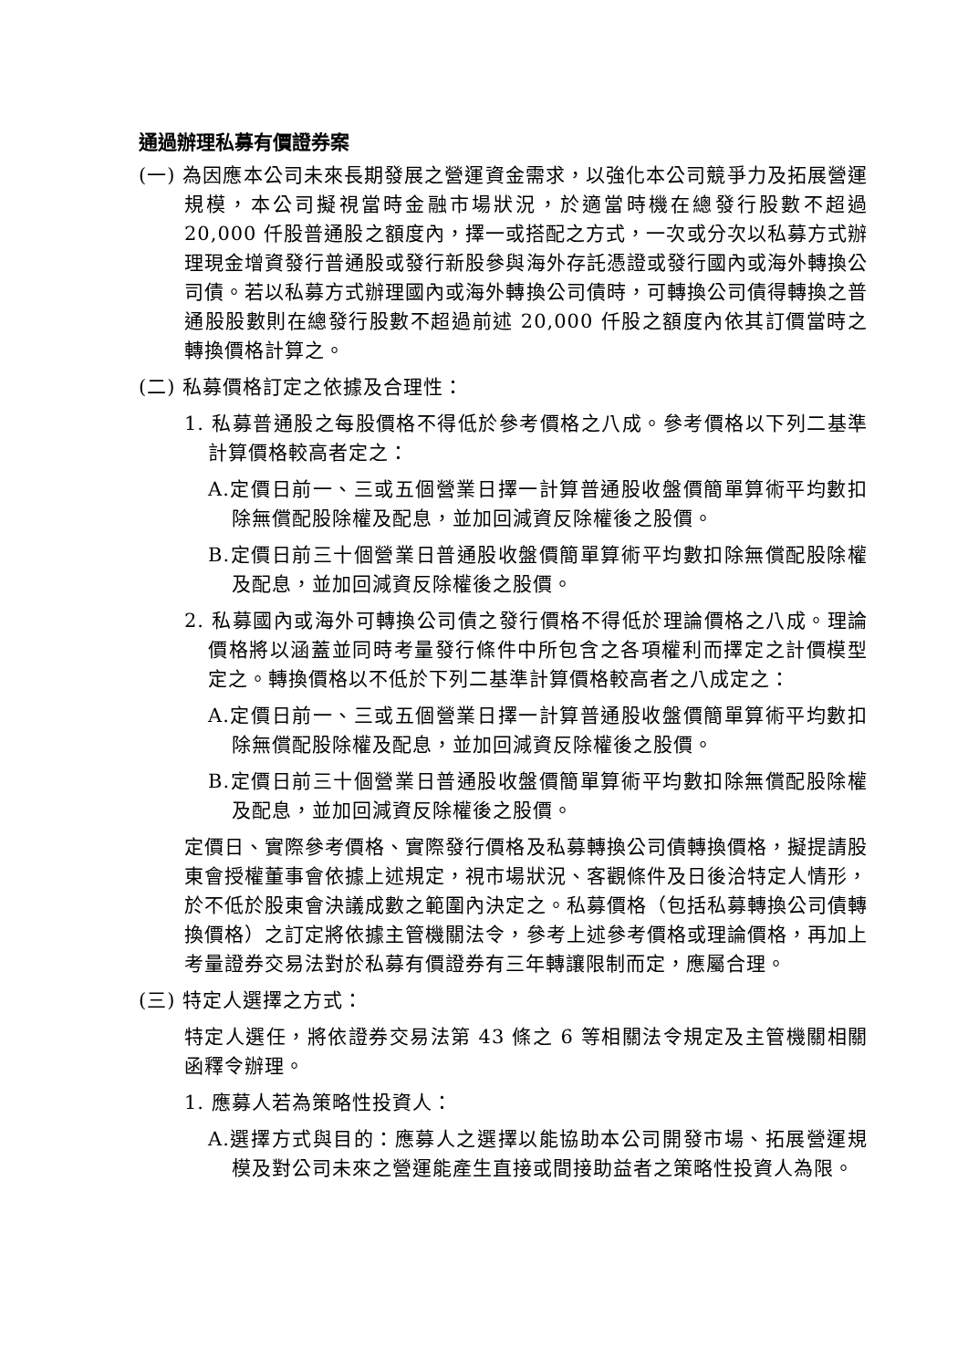通過辦理私募有價證券案
(一) 為因應本公司未來長期發展之營運資金需求，以強化本公司競爭力及拓展營運規模，本公司擬視當時金融市場狀況，於適當時機在總發行股數不超過 20,000 仟股普通股之額度內，擇一或搭配之方式，一次或分次以私募方式辦理現金增資發行普通股或發行新股參與海外存託憑證或發行國內或海外轉換公司債。若以私募方式辦理國內或海外轉換公司債時，可轉換公司債得轉換之普通股股數則在總發行股數不超過前述 20,000 仟股之額度內依其訂價當時之轉換價格計算之。
(二) 私募價格訂定之依據及合理性：
1. 私募普通股之每股價格不得低於參考價格之八成。參考價格以下列二基準計算價格較高者定之：
A.定價日前一、三或五個營業日擇一計算普通股收盤價簡單算術平均數扣除無償配股除權及配息，並加回減資反除權後之股價。
B.定價日前三十個營業日普通股收盤價簡單算術平均數扣除無償配股除權及配息，並加回減資反除權後之股價。
2. 私募國內或海外可轉換公司債之發行價格不得低於理論價格之八成。理論價格將以涵蓋並同時考量發行條件中所包含之各項權利而擇定之計價模型定之。轉換價格以不低於下列二基準計算價格較高者之八成定之：
A.定價日前一、三或五個營業日擇一計算普通股收盤價簡單算術平均數扣除無償配股除權及配息，並加回減資反除權後之股價。
B.定價日前三十個營業日普通股收盤價簡單算術平均數扣除無償配股除權及配息，並加回減資反除權後之股價。
定價日、實際參考價格、實際發行價格及私募轉換公司債轉換價格，擬提請股東會授權董事會依據上述規定，視市場狀況、客觀條件及日後洽特定人情形，於不低於股東會決議成數之範圍內決定之。私募價格（包括私募轉換公司債轉換價格）之訂定將依據主管機關法令，參考上述參考價格或理論價格，再加上考量證券交易法對於私募有價證券有三年轉讓限制而定，應屬合理。
(三) 特定人選擇之方式：
特定人選任，將依證券交易法第 43 條之 6 等相關法令規定及主管機關相關函釋令辦理。
1. 應募人若為策略性投資人：
A.選擇方式與目的：應募人之選擇以能協助本公司開發市場、拓展營運規模及對公司未來之營運能產生直接或間接助益者之策略性投資人為限。